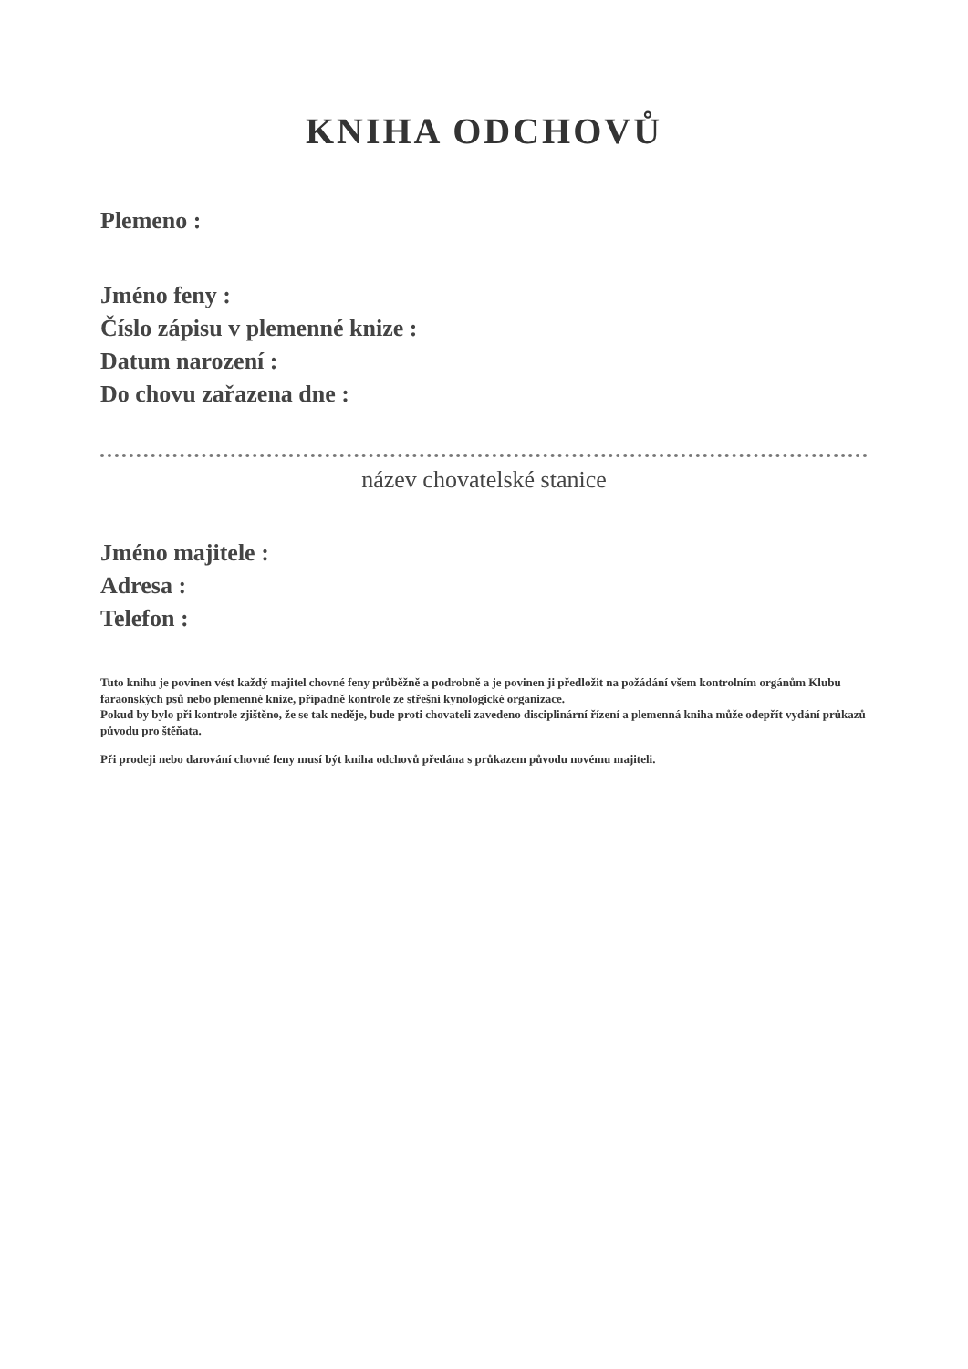KNIHA ODCHOVŮ
Plemeno :
Jméno feny :
Číslo zápisu v plemenné knize :
Datum narození :
Do chovu zařazena dne :
název chovatelské stanice
Jméno majitele :
Adresa :
Telefon :
Tuto knihu je povinen vést každý majitel chovné feny průběžně a podrobně a je povinen ji předložit na požádání všem kontrolním orgánům Klubu faraonských psů nebo plemenné knize, případně kontrole ze střešní kynologické organizace.
Pokud by bylo při kontrole zjištěno, že se tak neděje, bude proti chovateli zavedeno disciplinární řízení a plemenná kniha může odepřít vydání průkazů původu pro štěňata.
Při prodeji nebo darování chovné feny musí být kniha odchovů předána s průkazem původu novému majiteli.